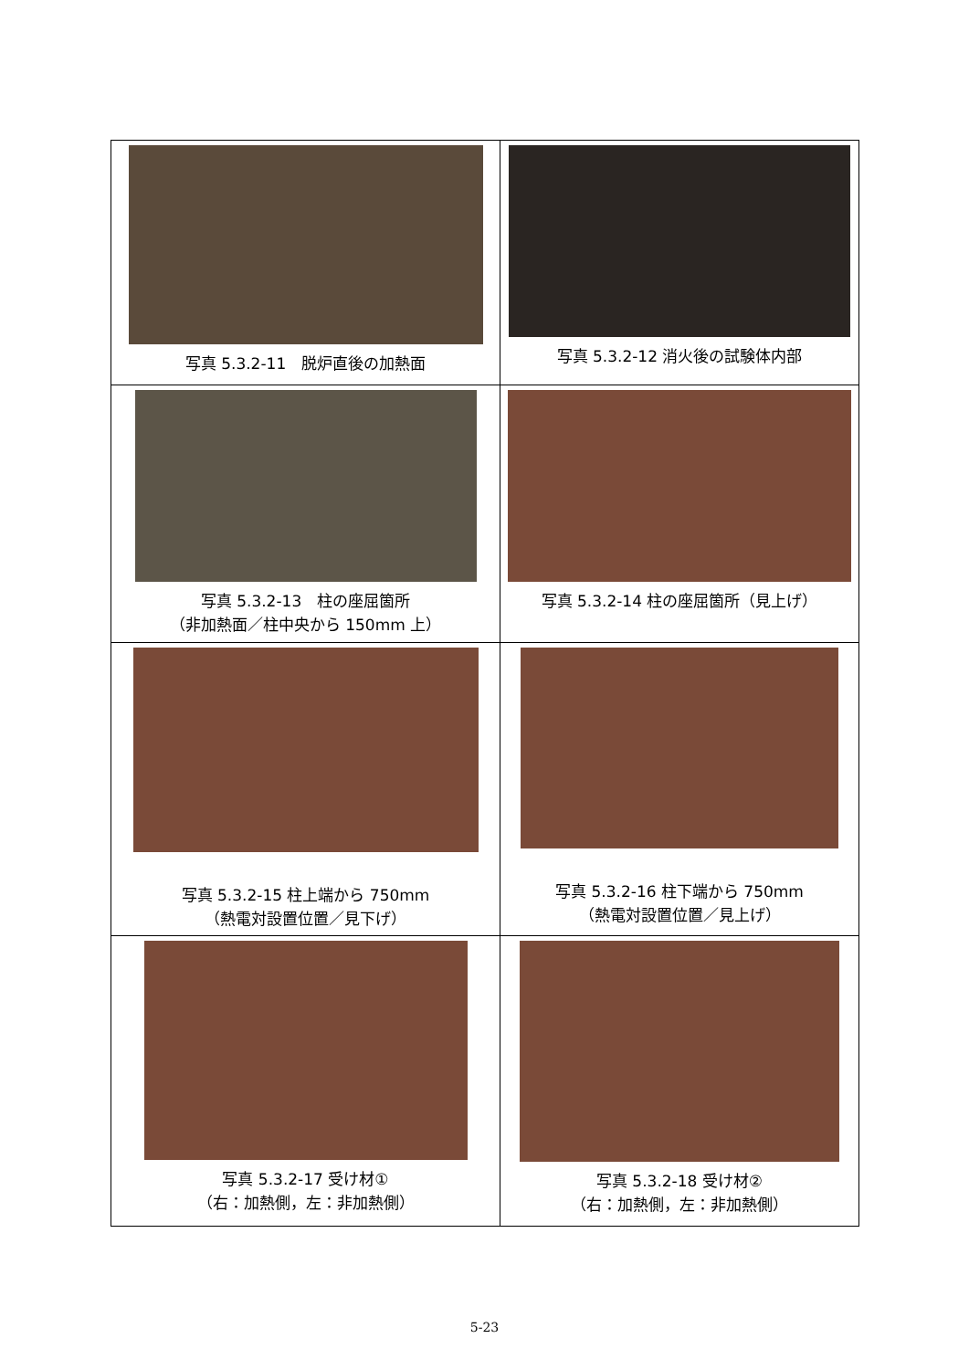| 写真 5.3.2-11 脱炉直後の加熱面 | 写真 5.3.2-12 消火後の試験体内部 |
| 写真 5.3.2-13 柱の座屈箇所 （非加熱面／柱中央から 150mm 上） | 写真 5.3.2-14 柱の座屈箇所（見上げ） |
| 写真 5.3.2-15 柱上端から 750mm （熱電対設置位置／見下げ） | 写真 5.3.2-16 柱下端から 750mm （熱電対設置位置／見上げ） |
| 写真 5.3.2-17 受け材① （右：加熱側，左：非加熱側） | 写真 5.3.2-18 受け材② （右：加熱側，左：非加熱側） |
5-23